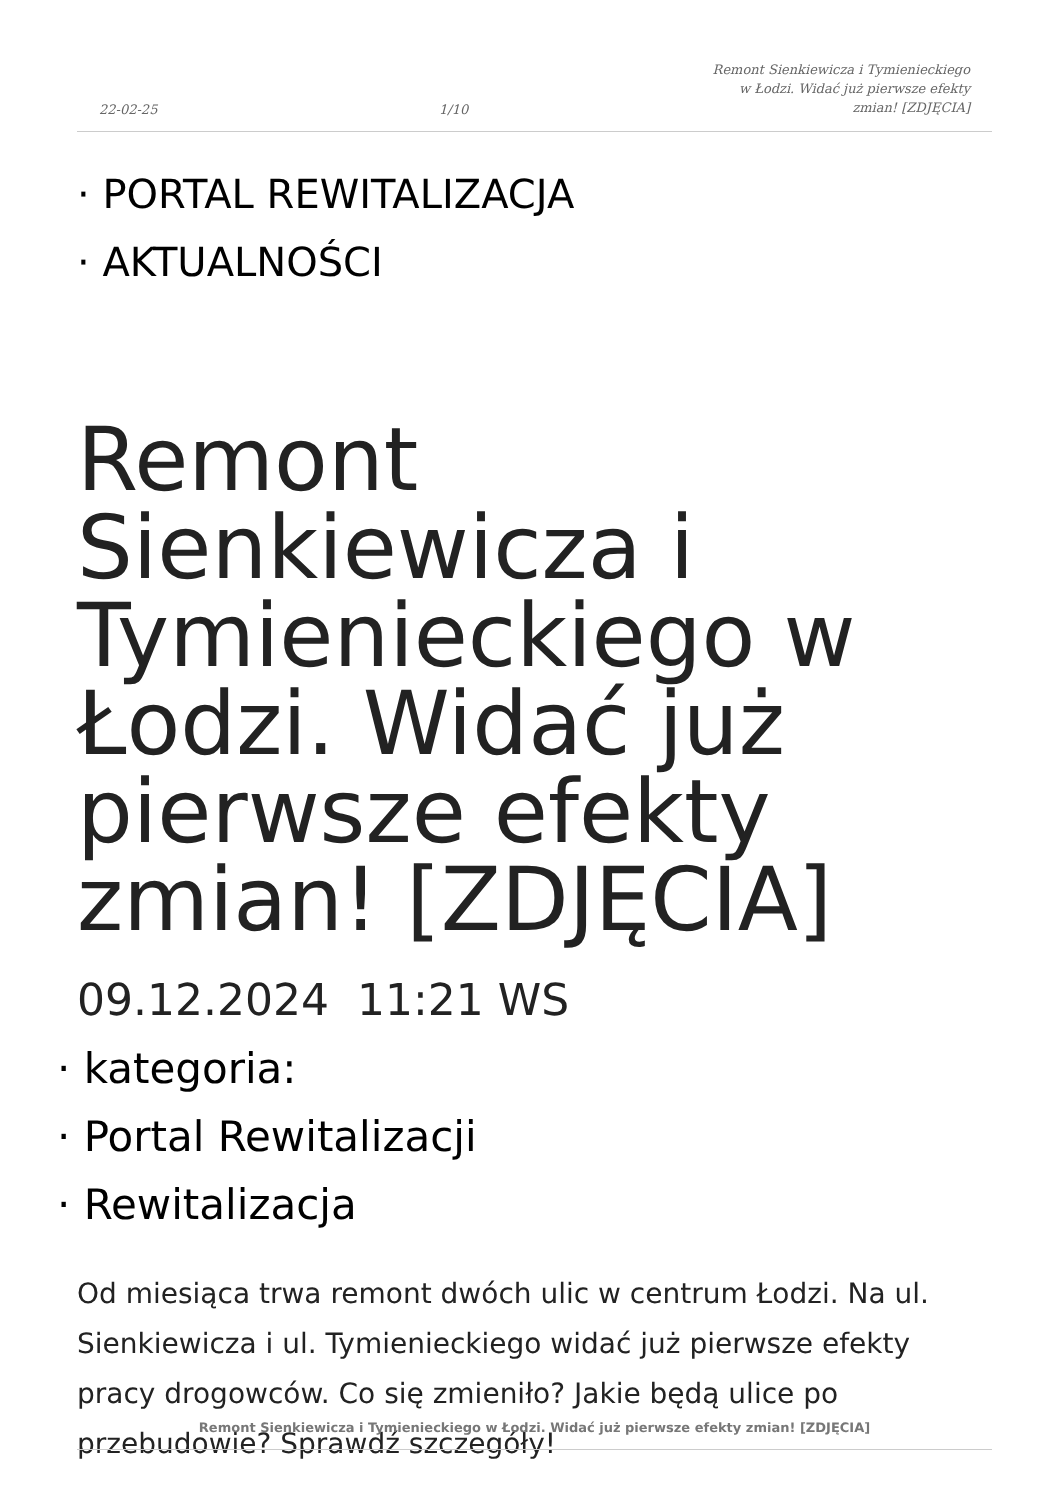22-02-25
1/10
Remont Sienkiewicza i Tymienieckiego
w Łodzi. Widać już pierwsze efekty
zmian! [ZDJĘCIA]
· PORTAL REWITALIZACJA
· AKTUALNOŚCI
Remont Sienkiewicza i Tymienieckiego w Łodzi. Widać już pierwsze efekty zmian! [ZDJĘCIA]
09.12.2024 11:21 WS
· kategoria:
· Portal Rewitalizacji
· Rewitalizacja
Od miesiąca trwa remont dwóch ulic w centrum Łodzi. Na ul. Sienkiewicza i ul. Tymienieckiego widać już pierwsze efekty pracy drogowców. Co się zmieniło? Jakie będą ulice po przebudowie? Sprawdź szczegóły!
Remont Sienkiewicza i Tymienieckiego w Łodzi. Widać już pierwsze efekty zmian! [ZDJĘCIA]